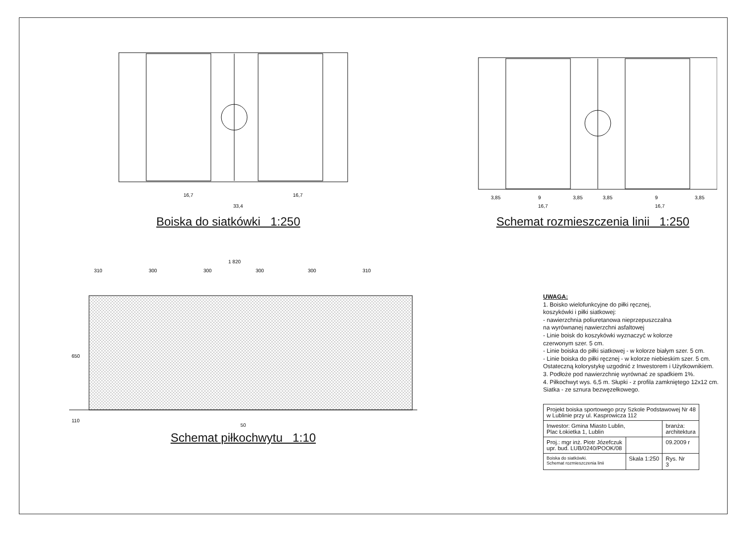16,7
16,7
33,4
Boiska do siatkówki 1:250
3,85
9
3,85
3,85
9
3,85
16,7
16,7
Schemat rozmieszczenia linii 1:250
1 820
310
300
300
300
300
310
650
110
50
Schemat piłkochwytu 1:10
UWAGA:
1. Boisko wielofunkcyjne do piłki ręcznej,
koszykówki i piłki siatkowej:
- nawierzchnia poliuretanowa nieprzepuszczalna
na wyrównanej nawierzchni asfaltowej
- Linie boisk do koszykówki wyznaczyć w kolorze
czerwonym szer. 5 cm.
- Linie boiska do piłki siatkowej - w kolorze białym szer. 5 cm.
- Linie boiska do piłki ręcznej - w kolorze niebieskim szer. 5 cm.
Ostateczną kolorystykę uzgodnić z Inwestorem i Użytkownikiem.
3. Podłoże pod nawierzchnię wyrównać ze spadkiem 1%.
4. Piłkochwyt wys. 6,5 m. Słupki - z profila zamkniętego 12x12 cm.
Siatka - ze sznura bezwęzełkowego.
| Projekt boiska sportowego przy Szkole Podstawowej Nr 48 w Lublinie przy ul. Kasprowicza 112 | | |
| Inwestor: Gmina Miasto Lublin, Plac Łokietka 1, Lublin | | branża: architektura |
| Proj.: mgr inż. Piotr Józefczuk upr. bud. LUB/0240/POOK/08 | | 09.2009 r |
| Boiska do siatkówki. Schemat rozmieszczenia linii | Skala 1:250 | Rys. Nr 3 |